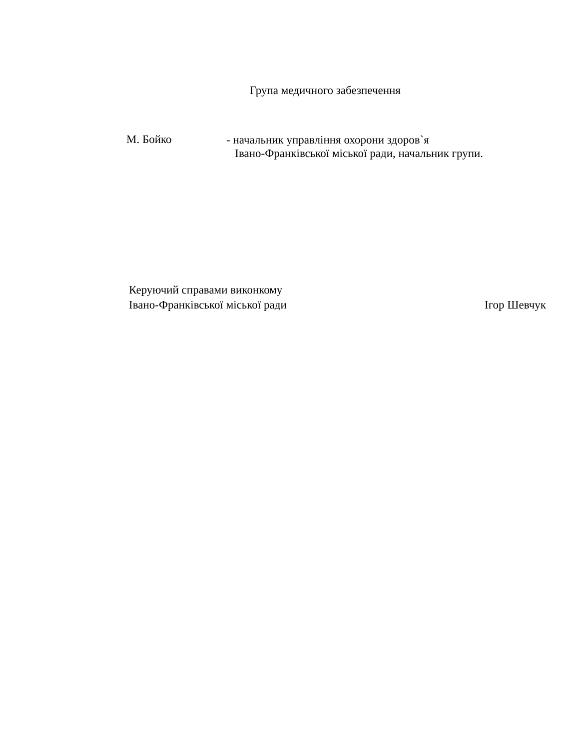Група медичного забезпечення
М. Бойко
- начальник управління охорони здоров`я
Івано-Франківської міської ради, начальник групи.
Керуючий справами виконкому
Івано-Франківської міської ради
Ігор Шевчук